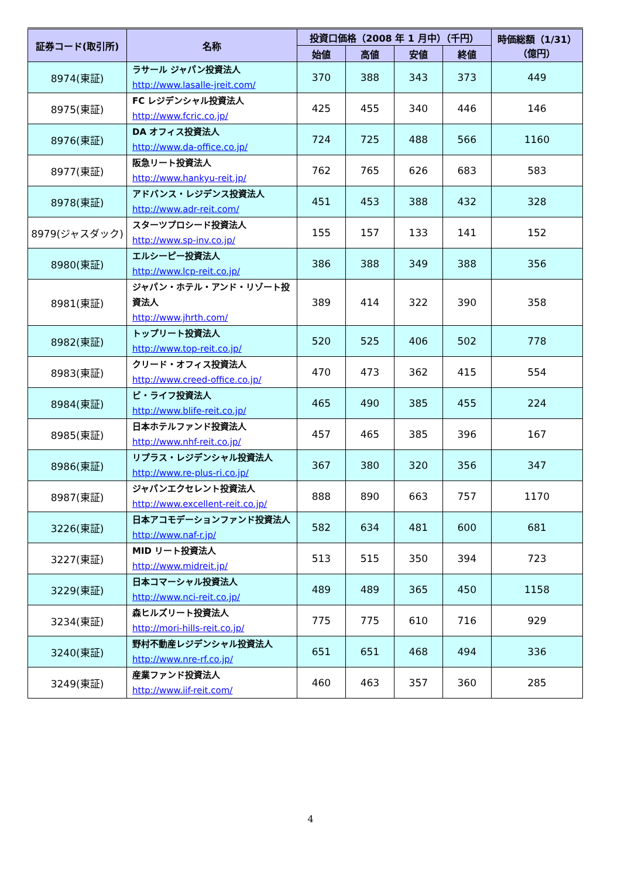| 証券コード(取引所) | 名称 | 投資口価格（2008 年 1 月中）（千円） | | | | 時価総額（1/31） （億円） |
| --- | --- | --- | --- | --- | --- | --- |
| | | 始値 | 高値 | 安値 | 終値 | |
| 8974(東証) | ラサール ジャパン投資法人 http://www.lasalle-jreit.com/ | 370 | 388 | 343 | 373 | 449 |
| 8975(東証) | FC レジデンシャル投資法人 http://www.fcric.co.jp/ | 425 | 455 | 340 | 446 | 146 |
| 8976(東証) | DA オフィス投資法人 http://www.da-office.co.jp/ | 724 | 725 | 488 | 566 | 1160 |
| 8977(東証) | 阪急リート投資法人 http://www.hankyu-reit.jp/ | 762 | 765 | 626 | 683 | 583 |
| 8978(東証) | アドバンス・レジデンス投資法人 http://www.adr-reit.com/ | 451 | 453 | 388 | 432 | 328 |
| 8979(ジャスダック) | スターツプロシード投資法人 http://www.sp-inv.co.jp/ | 155 | 157 | 133 | 141 | 152 |
| 8980(東証) | エルシーピー投資法人 http://www.lcp-reit.co.jp/ | 386 | 388 | 349 | 388 | 356 |
| 8981(東証) | ジャパン・ホテル・アンド・リゾート投資法人 http://www.jhrth.com/ | 389 | 414 | 322 | 390 | 358 |
| 8982(東証) | トップリート投資法人 http://www.top-reit.co.jp/ | 520 | 525 | 406 | 502 | 778 |
| 8983(東証) | クリード・オフィス投資法人 http://www.creed-office.co.jp/ | 470 | 473 | 362 | 415 | 554 |
| 8984(東証) | ビ・ライフ投資法人 http://www.blife-reit.co.jp/ | 465 | 490 | 385 | 455 | 224 |
| 8985(東証) | 日本ホテルファンド投資法人 http://www.nhf-reit.co.jp/ | 457 | 465 | 385 | 396 | 167 |
| 8986(東証) | リプラス・レジデンシャル投資法人 http://www.re-plus-ri.co.jp/ | 367 | 380 | 320 | 356 | 347 |
| 8987(東証) | ジャパンエクセレント投資法人 http://www.excellent-reit.co.jp/ | 888 | 890 | 663 | 757 | 1170 |
| 3226(東証) | 日本アコモデーションファンド投資法人 http://www.naf-r.jp/ | 582 | 634 | 481 | 600 | 681 |
| 3227(東証) | MID リート投資法人 http://www.midreit.jp/ | 513 | 515 | 350 | 394 | 723 |
| 3229(東証) | 日本コマーシャル投資法人 http://www.nci-reit.co.jp/ | 489 | 489 | 365 | 450 | 1158 |
| 3234(東証) | 森ヒルズリート投資法人 http://mori-hills-reit.co.jp/ | 775 | 775 | 610 | 716 | 929 |
| 3240(東証) | 野村不動産レジデンシャル投資法人 http://www.nre-rf.co.jp/ | 651 | 651 | 468 | 494 | 336 |
| 3249(東証) | 産業ファンド投資法人 http://www.iif-reit.com/ | 460 | 463 | 357 | 360 | 285 |
4